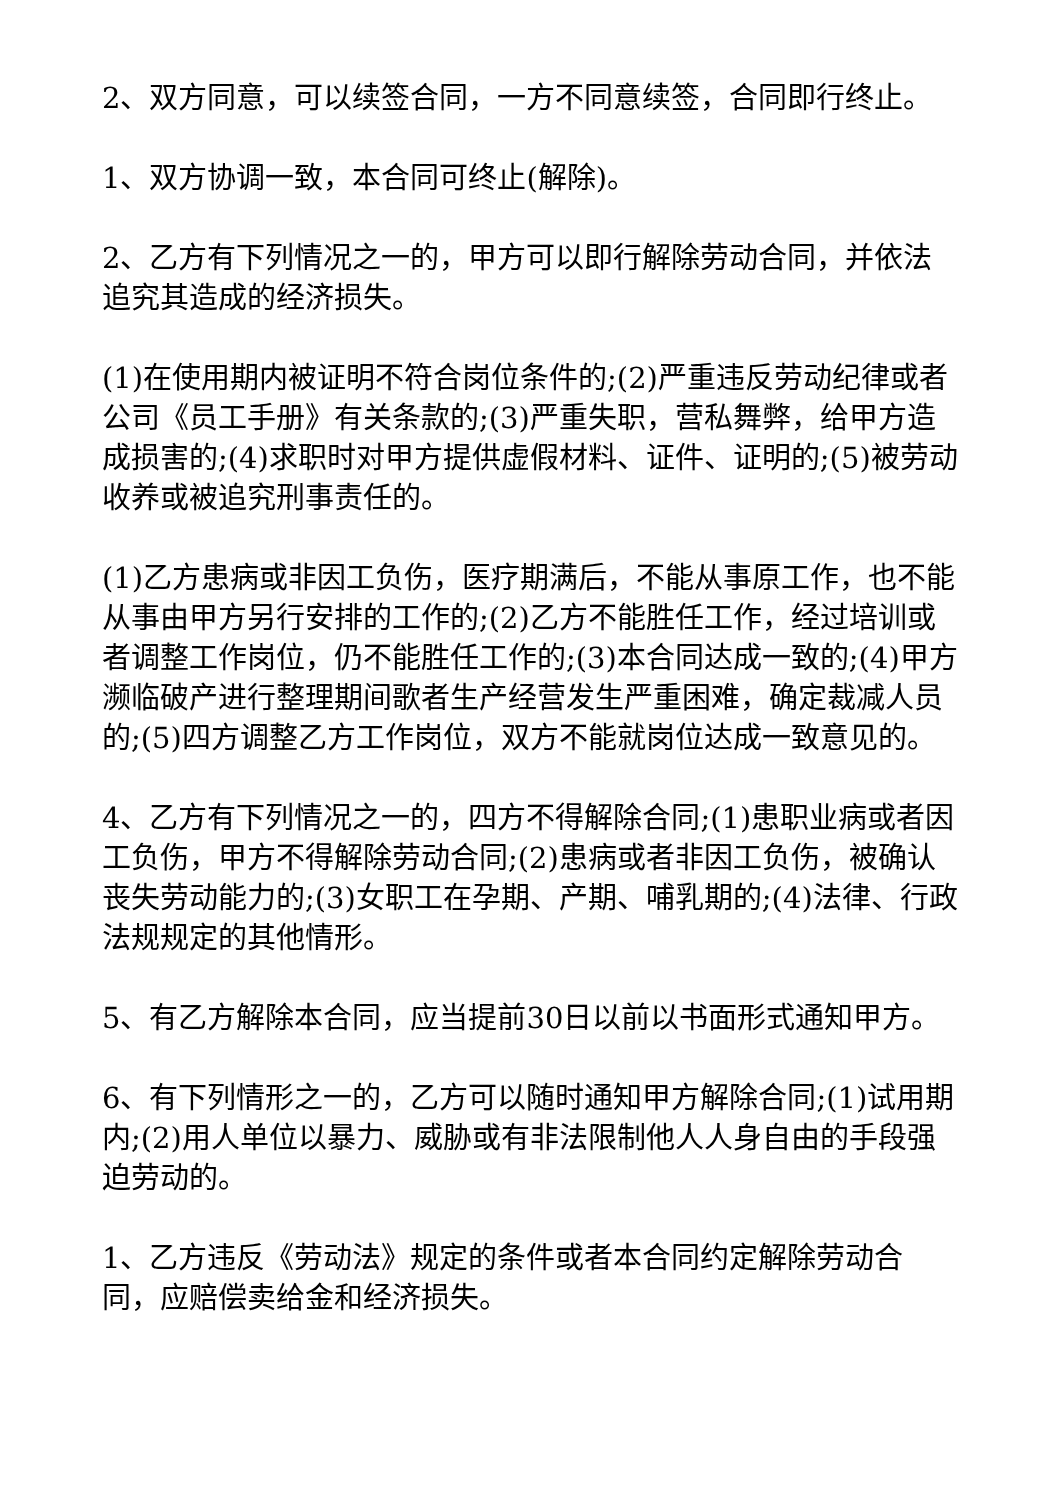2、双方同意，可以续签合同，一方不同意续签，合同即行终止。
1、双方协调一致，本合同可终止(解除)。
2、乙方有下列情况之一的，甲方可以即行解除劳动合同，并依法追究其造成的经济损失。
(1)在使用期内被证明不符合岗位条件的;(2)严重违反劳动纪律或者公司《员工手册》有关条款的;(3)严重失职，营私舞弊，给甲方造成损害的;(4)求职时对甲方提供虚假材料、证件、证明的;(5)被劳动收养或被追究刑事责任的。
(1)乙方患病或非因工负伤，医疗期满后，不能从事原工作，也不能从事由甲方另行安排的工作的;(2)乙方不能胜任工作，经过培训或者调整工作岗位，仍不能胜任工作的;(3)本合同达成一致的;(4)甲方濒临破产进行整理期间歌者生产经营发生严重困难，确定裁减人员的;(5)四方调整乙方工作岗位，双方不能就岗位达成一致意见的。
4、乙方有下列情况之一的，四方不得解除合同;(1)患职业病或者因工负伤，甲方不得解除劳动合同;(2)患病或者非因工负伤，被确认丧失劳动能力的;(3)女职工在孕期、产期、哺乳期的;(4)法律、行政法规规定的其他情形。
5、有乙方解除本合同，应当提前30日以前以书面形式通知甲方。
6、有下列情形之一的，乙方可以随时通知甲方解除合同;(1)试用期内;(2)用人单位以暴力、威胁或有非法限制他人人身自由的手段强迫劳动的。
1、乙方违反《劳动法》规定的条件或者本合同约定解除劳动合同，应赔偿卖给金和经济损失。